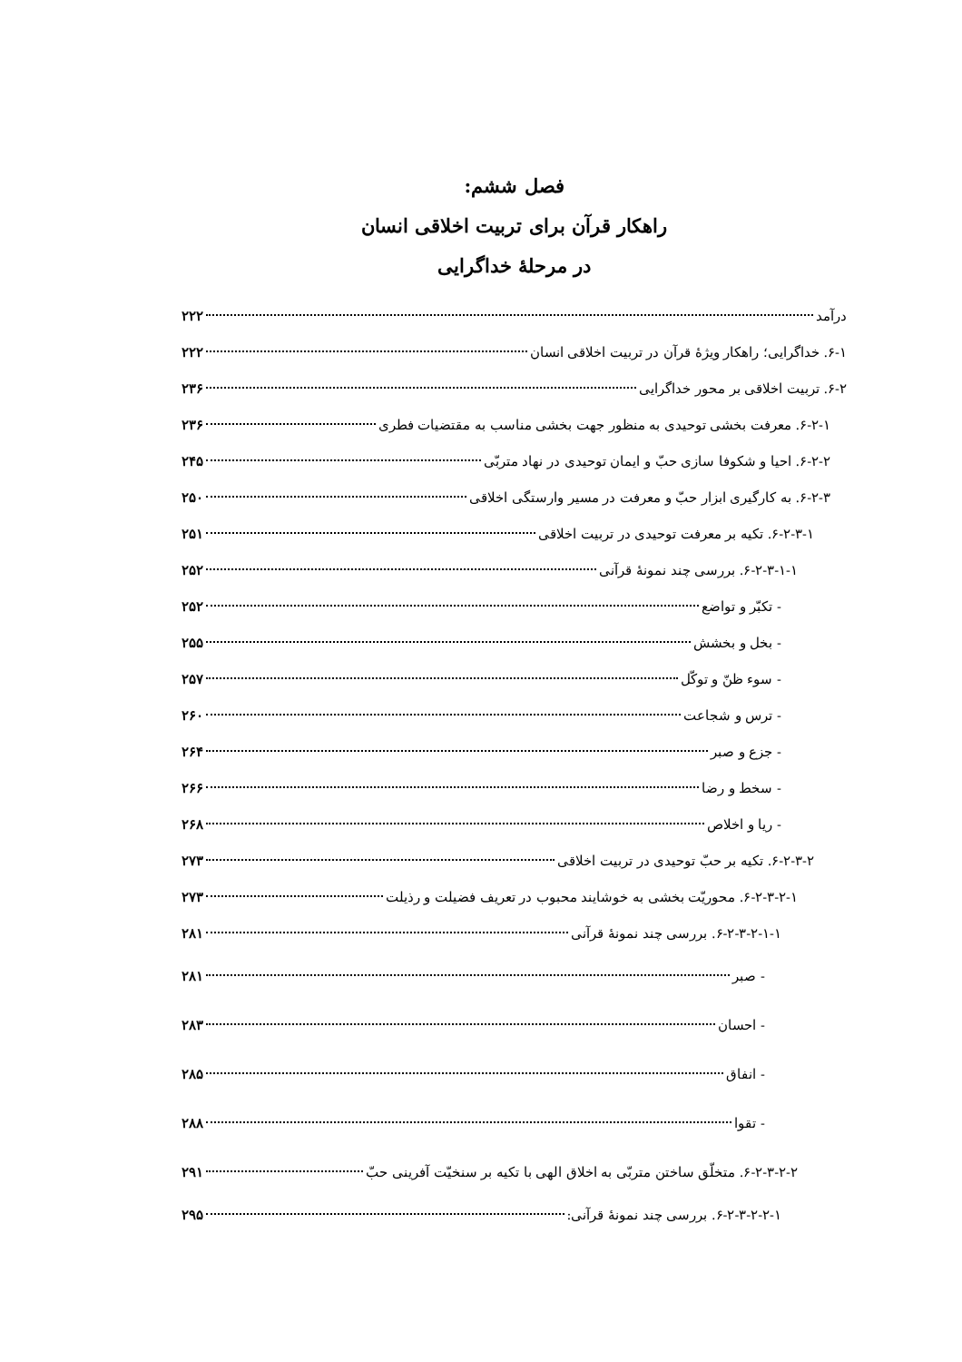فصل ششم:
راهکار قرآن برای تربیت اخلاقی انسان
در مرحلهٔ خداگرایی
درآمد ۲۲۲
۶-۱. خداگرایی؛ راهکار ویژهٔ قرآن در تربیت اخلاقی انسان ۲۲۲
۶-۲. تربیت اخلاقی بر محور خداگرایی ۲۳۶
۶-۲-۱. معرفت بخشی توحیدی به منظور جهت بخشی مناسب به مقتضیات فطری ۲۳۶
۶-۲-۲. احیا و شکوفا سازی حبّ و ایمان توحیدی در نهاد متربّی ۲۴۵
۶-۲-۳. به کارگیری ابزار حبّ و معرفت در مسیر وارستگی اخلاقی ۲۵۰
۶-۲-۳-۱. تکیه بر معرفت توحیدی در تربیت اخلاقی ۲۵۱
۶-۲-۳-۱-۱. بررسی چند نمونهٔ قرآنی ۲۵۲
- تکبّر و تواضع ۲۵۲
- بخل و بخشش ۲۵۵
- سوء ظنّ و توکّل ۲۵۷
- ترس و شجاعت ۲۶۰
- جزع و صبر ۲۶۴
- سخط و رضا ۲۶۶
- ریا و اخلاص ۲۶۸
۶-۲-۳-۲. تکیه بر حبّ توحیدی در تربیت اخلاقی ۲۷۳
۶-۲-۳-۲-۱. محوریّت بخشی به خوشایند محبوب در تعریف فضیلت و رذیلت ۲۷۳
۶-۲-۳-۲-۱-۱. بررسی چند نمونهٔ قرآنی ۲۸۱
- صبر ۲۸۱
- احسان ۲۸۳
- انفاق ۲۸۵
- تقوا ۲۸۸
۶-۲-۳-۲-۲. متخلّق ساختن متربّی به اخلاق الهی با تکیه بر سنخیّت آفرینی حبّ ۲۹۱
۶-۲-۳-۲-۲-۱. بررسی چند نمونهٔ قرآنی: ۲۹۵